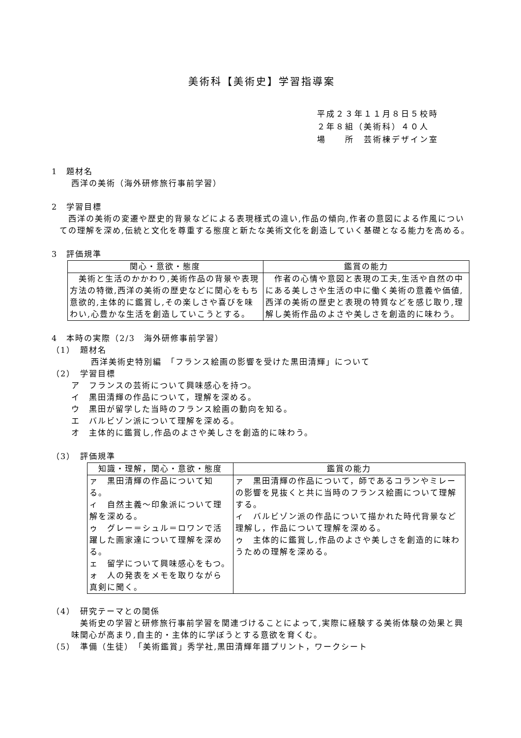美術科【美術史】学習指導案
平成２３年１１月８日５校時
２年８組（美術科）４０人
場　　所　芸術棟デザイン室
1　題材名
西洋の美術（海外研修旅行事前学習）
2　学習目標
　西洋の美術の変遷や歴史的背景などによる表現様式の違い,作品の傾向,作者の意図による作風についての理解を深め,伝統と文化を尊重する態度と新たな美術文化を創造していく基礎となる能力を高める。
3　評価規準
| 関心・意欲・態度 | 鑑賞の能力 |
| --- | --- |
| 美術と生活のかかわり,美術作品の背景や表現方法の特徴,西洋の美術の歴史などに関心をもち意欲的,主体的に鑑賞し,その楽しさや喜びを味わい,心豊かな生活を創造していこうとする。 | 作者の心情や意図と表現の工夫,生活や自然の中にある美しさや生活の中に働く美術の意義や価値,西洋の美術の歴史と表現の特質などを感じ取り,理解し美術作品のよさや美しさを創造的に味わう。 |
4　本時の実際（2/3　海外研修事前学習）
（1）　題材名
西洋美術史特別編　「フランス絵画の影響を受けた黒田清輝」について
（2）　学習目標
ア　フランスの芸術について興味感心を持つ。
イ　黒田清輝の作品について，理解を深める。
ウ　黒田が留学した当時のフランス絵画の動向を知る。
エ　バルビゾン派について理解を深める。
オ　主体的に鑑賞し,作品のよさや美しさを創造的に味わう。
（3）　評価規準
| 知識・理解，関心・意欲・態度 | 鑑賞の能力 |
| --- | --- |
| ァ 黒田清輝の作品について知る。 ィ 自然主義～印象派について理解を深める。 ゥ グレー＝シュル＝ロワンで活躍した画家達について理解を深める。 ェ 留学について興味感心をもつ。 ォ 人の発表をメモを取りながら真剣に聞く。 | ァ 黒田清輝の作品について，師であるコランやミレーの影響を見抜くと共に当時のフランス絵画について理解する。 ィ バルビゾン派の作品について描かれた時代背景など理解し，作品について理解を深める。 ゥ 主体的に鑑賞し,作品のよさや美しさを創造的に味わうための理解を深める。 |
（4）　研究テーマとの関係
　美術史の学習と研修旅行事前学習を関連づけることによって,実際に経験する美術体験の効果と興味関心が高まり,自主的・主体的に学ぼうとする意欲を育くむ。
（5）　準備（生徒）　「美術鑑賞」秀学社,黒田清輝年譜プリント，ワークシート